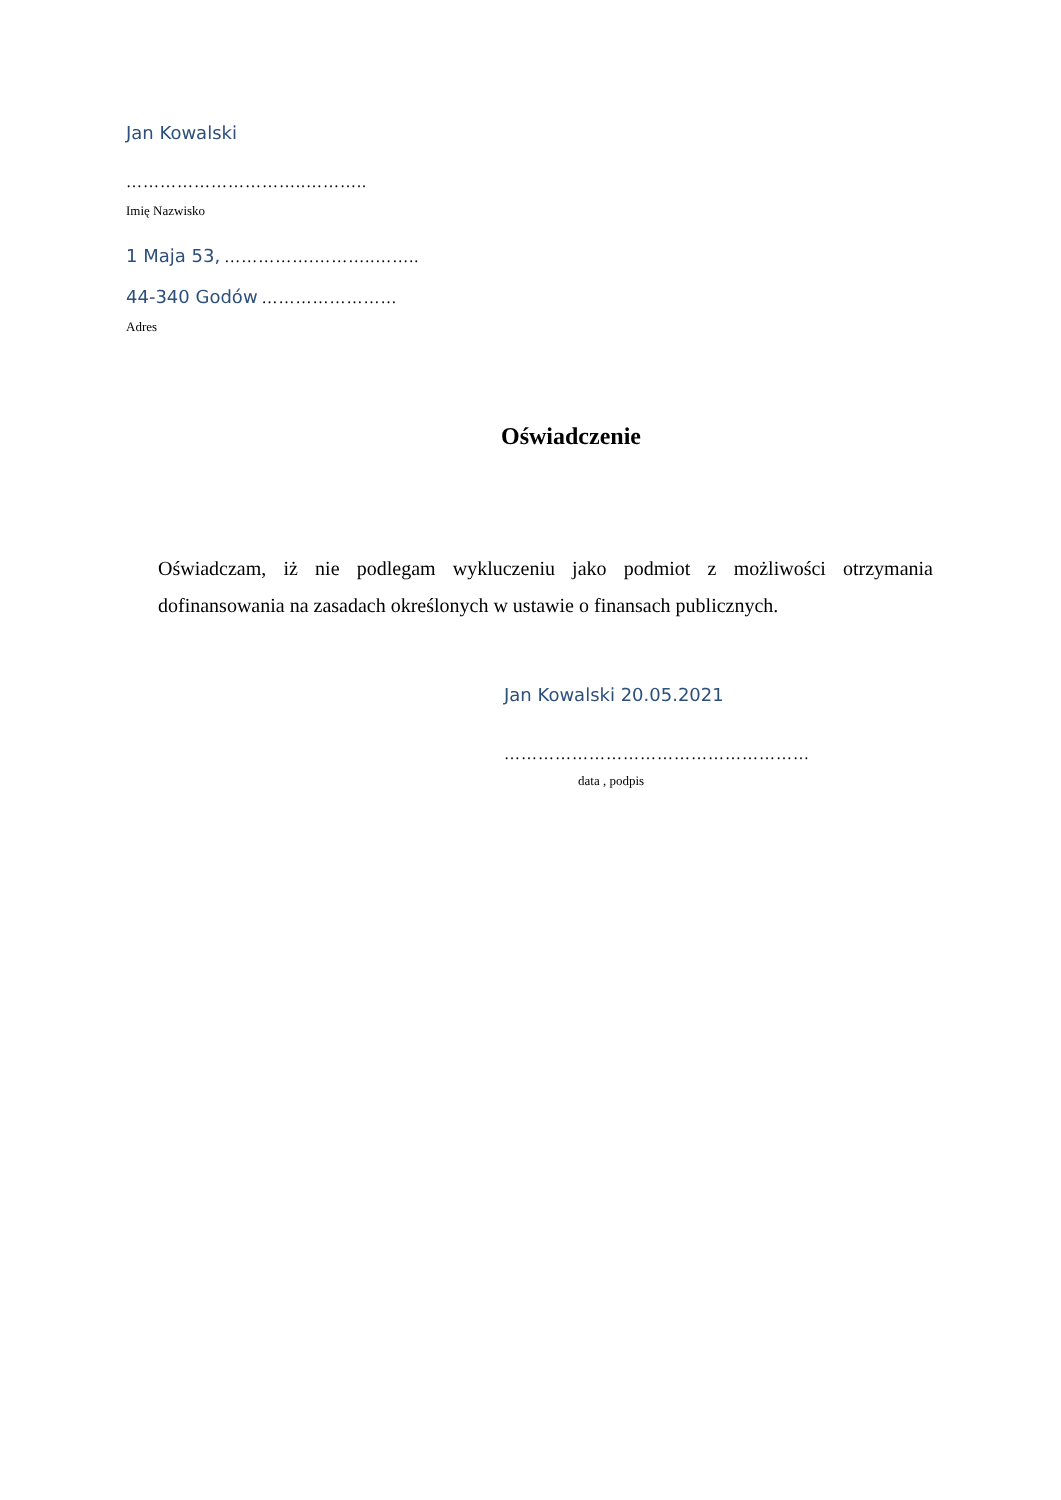Jan Kowalski
…………………………..………..
Imię Nazwisko
1 Maja 53, …………….………..……..
44-340 Godów ……………………
Adres
Oświadczenie
Oświadczam, iż nie podlegam wykluczeniu jako podmiot z możliwości otrzymania dofinansowania na zasadach określonych w ustawie o finansach publicznych.
Jan Kowalski 20.05.2021
………………………………………………
data , podpis